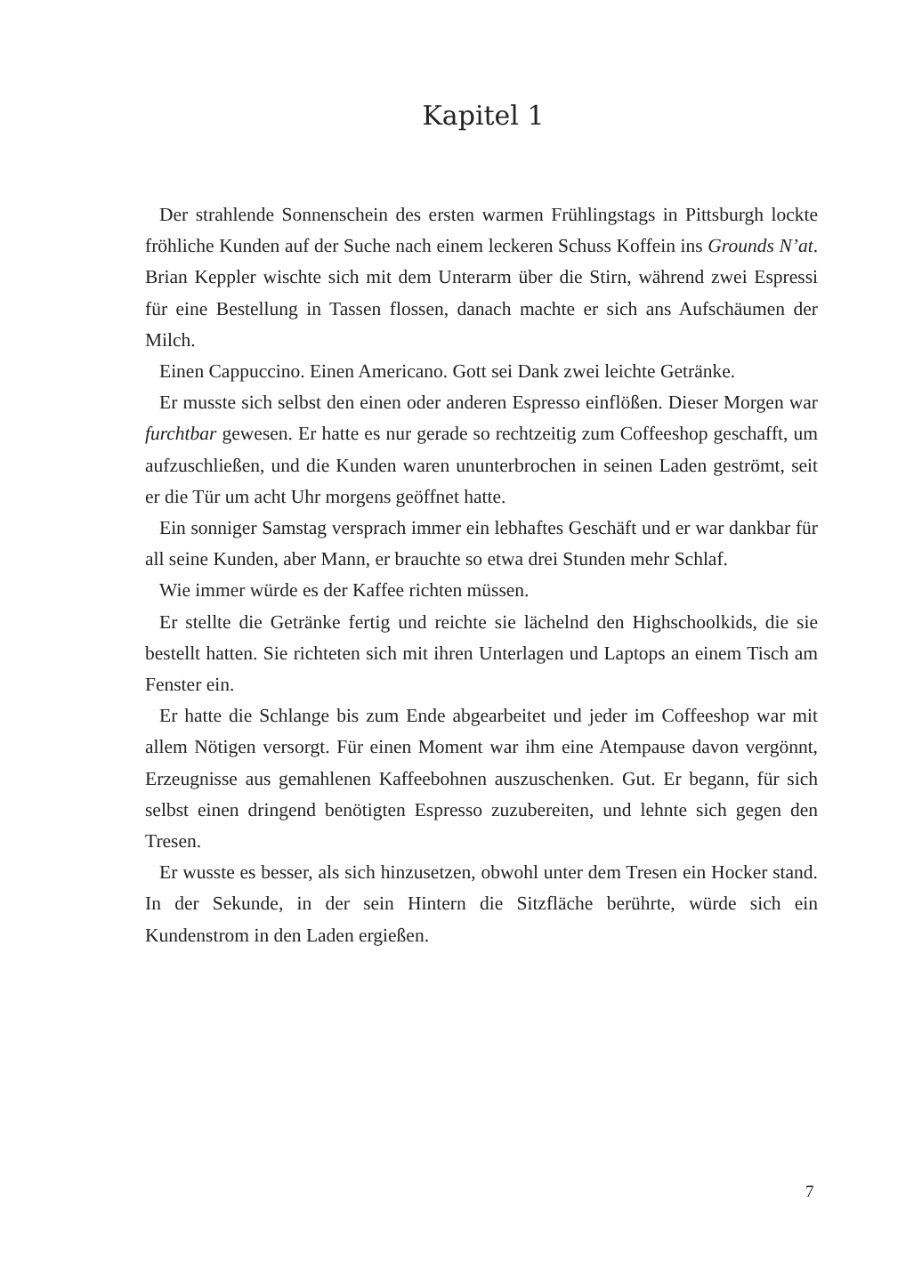Kapitel 1
Der strahlende Sonnenschein des ersten warmen Frühlingstags in Pittsburgh lockte fröhliche Kunden auf der Suche nach einem leckeren Schuss Koffein ins Grounds N’at. Brian Keppler wischte sich mit dem Unterarm über die Stirn, während zwei Espressi für eine Bestellung in Tassen flossen, danach machte er sich ans Aufschäumen der Milch.
Einen Cappuccino. Einen Americano. Gott sei Dank zwei leichte Getränke.
Er musste sich selbst den einen oder anderen Espresso einflößen. Dieser Morgen war furchtbar gewesen. Er hatte es nur gerade so rechtzeitig zum Coffeeshop geschafft, um aufzuschließen, und die Kunden waren ununterbrochen in seinen Laden geströmt, seit er die Tür um acht Uhr morgens geöffnet hatte.
Ein sonniger Samstag versprach immer ein lebhaftes Geschäft und er war dankbar für all seine Kunden, aber Mann, er brauchte so etwa drei Stunden mehr Schlaf.
Wie immer würde es der Kaffee richten müssen.
Er stellte die Getränke fertig und reichte sie lächelnd den Highschoolkids, die sie bestellt hatten. Sie richteten sich mit ihren Unterlagen und Laptops an einem Tisch am Fenster ein.
Er hatte die Schlange bis zum Ende abgearbeitet und jeder im Coffeeshop war mit allem Nötigen versorgt. Für einen Moment war ihm eine Atempause davon vergönnt, Erzeugnisse aus gemahlenen Kaffeebohnen auszuschenken. Gut. Er begann, für sich selbst einen dringend benötigten Espresso zuzubereiten, und lehnte sich gegen den Tresen.
Er wusste es besser, als sich hinzusetzen, obwohl unter dem Tresen ein Hocker stand. In der Sekunde, in der sein Hintern die Sitzfläche berührte, würde sich ein Kundenstrom in den Laden ergießen.
7